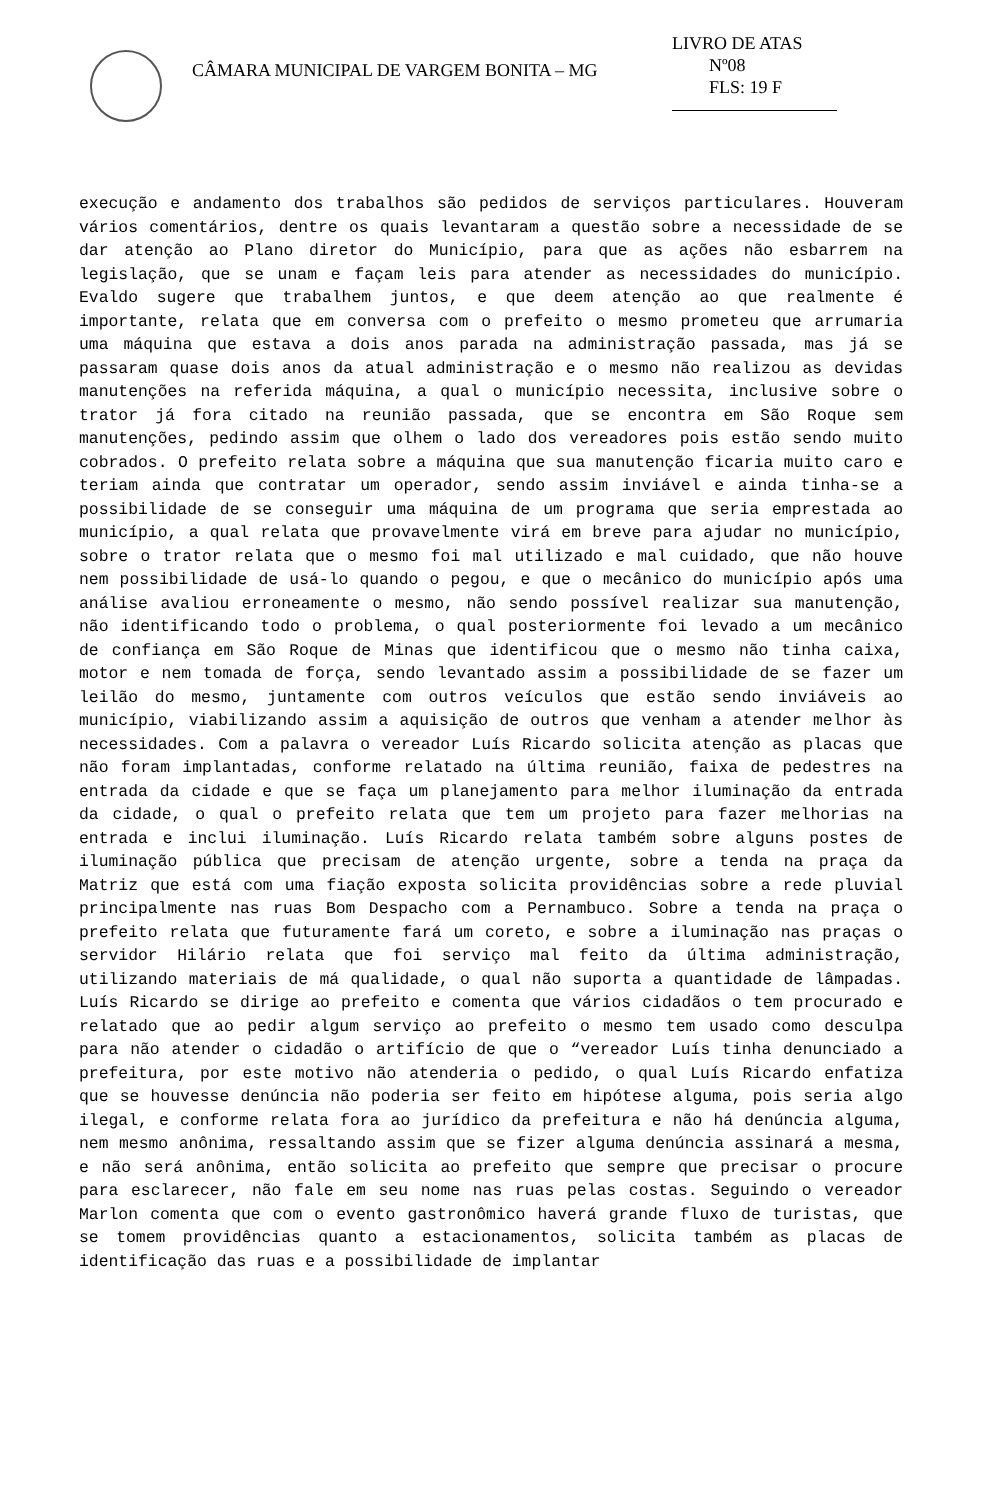CÂMARA MUNICIPAL DE VARGEM BONITA – MG
LIVRO DE ATAS
Nº08
FLS: 19 F
execução e andamento dos trabalhos são pedidos de serviços particulares. Houveram vários comentários, dentre os quais levantaram a questão sobre a necessidade de se dar atenção ao Plano diretor do Município, para que as ações não esbarrem na legislação, que se unam e façam leis para atender as necessidades do município. Evaldo sugere que trabalhem juntos, e que deem atenção ao que realmente é importante, relata que em conversa com o prefeito o mesmo prometeu que arrumaria uma máquina que estava a dois anos parada na administração passada, mas já se passaram quase dois anos da atual administração e o mesmo não realizou as devidas manutenções na referida máquina, a qual o município necessita, inclusive sobre o trator já fora citado na reunião passada, que se encontra em São Roque sem manutenções, pedindo assim que olhem o lado dos vereadores pois estão sendo muito cobrados. O prefeito relata sobre a máquina que sua manutenção ficaria muito caro e teriam ainda que contratar um operador, sendo assim inviável e ainda tinha-se a possibilidade de se conseguir uma máquina de um programa que seria emprestada ao município, a qual relata que provavelmente virá em breve para ajudar no município, sobre o trator relata que o mesmo foi mal utilizado e mal cuidado, que não houve nem possibilidade de usá-lo quando o pegou, e que o mecânico do município após uma análise avaliou erroneamente o mesmo, não sendo possível realizar sua manutenção, não identificando todo o problema, o qual posteriormente foi levado a um mecânico de confiança em São Roque de Minas que identificou que o mesmo não tinha caixa, motor e nem tomada de força, sendo levantado assim a possibilidade de se fazer um leilão do mesmo, juntamente com outros veículos que estão sendo inviáveis ao município, viabilizando assim a aquisição de outros que venham a atender melhor às necessidades. Com a palavra o vereador Luís Ricardo solicita atenção as placas que não foram implantadas, conforme relatado na última reunião, faixa de pedestres na entrada da cidade e que se faça um planejamento para melhor iluminação da entrada da cidade, o qual o prefeito relata que tem um projeto para fazer melhorias na entrada e inclui iluminação. Luís Ricardo relata também sobre alguns postes de iluminação pública que precisam de atenção urgente, sobre a tenda na praça da Matriz que está com uma fiação exposta solicita providências sobre a rede pluvial principalmente nas ruas Bom Despacho com a Pernambuco. Sobre a tenda na praça o prefeito relata que futuramente fará um coreto, e sobre a iluminação nas praças o servidor Hilário relata que foi serviço mal feito da última administração, utilizando materiais de má qualidade, o qual não suporta a quantidade de lâmpadas. Luís Ricardo se dirige ao prefeito e comenta que vários cidadãos o tem procurado e relatado que ao pedir algum serviço ao prefeito o mesmo tem usado como desculpa para não atender o cidadão o artifício de que o “vereador Luís tinha denunciado a prefeitura, por este motivo não atenderia o pedido, o qual Luís Ricardo enfatiza que se houvesse denúncia não poderia ser feito em hipótese alguma, pois seria algo ilegal, e conforme relata fora ao jurídico da prefeitura e não há denúncia alguma, nem mesmo anônima, ressaltando assim que se fizer alguma denúncia assinará a mesma, e não será anônima, então solicita ao prefeito que sempre que precisar o procure para esclarecer, não fale em seu nome nas ruas pelas costas. Seguindo o vereador Marlon comenta que com o evento gastronômico haverá grande fluxo de turistas, que se tomem providências quanto a estacionamentos, solicita também as placas de identificação das ruas e a possibilidade de implantar